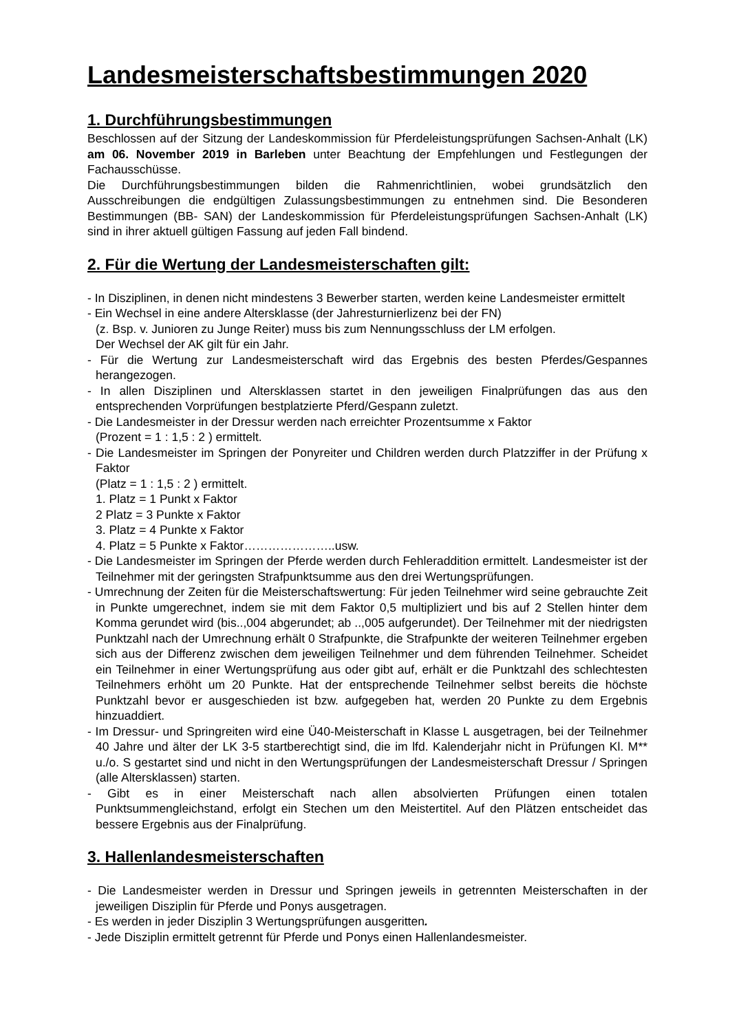Landesmeisterschaftsbestimmungen 2020
1. Durchführungsbestimmungen
Beschlossen auf der Sitzung der Landeskommission für Pferdeleistungsprüfungen Sachsen-Anhalt (LK) am 06. November 2019 in Barleben unter Beachtung der Empfehlungen und Festlegungen der Fachausschüsse.
Die Durchführungsbestimmungen bilden die Rahmenrichtlinien, wobei grundsätzlich den Ausschreibungen die endgültigen Zulassungsbestimmungen zu entnehmen sind. Die Besonderen Bestimmungen (BB- SAN) der Landeskommission für Pferdeleistungsprüfungen Sachsen-Anhalt (LK) sind in ihrer aktuell gültigen Fassung auf jeden Fall bindend.
2. Für die Wertung der Landesmeisterschaften gilt:
- In Disziplinen, in denen nicht mindestens 3 Bewerber starten, werden keine Landesmeister ermittelt
- Ein Wechsel in eine andere Altersklasse (der Jahresturnierlizenz bei der FN)
(z. Bsp. v. Junioren zu Junge Reiter) muss bis zum Nennungsschluss der LM erfolgen.
Der Wechsel der AK gilt für ein Jahr.
- Für die Wertung zur Landesmeisterschaft wird das Ergebnis des besten Pferdes/Gespannes herangezogen.
- In allen Disziplinen und Altersklassen startet in den jeweiligen Finalprüfungen das aus den entsprechenden Vorprüfungen bestplatzierte Pferd/Gespann zuletzt.
- Die Landesmeister in der Dressur werden nach erreichter Prozentsumme x Faktor
(Prozent = 1 : 1,5 : 2 ) ermittelt.
- Die Landesmeister im Springen der Ponyreiter und Children werden durch Platzziffer in der Prüfung x Faktor
(Platz = 1 : 1,5 : 2 ) ermittelt.
1. Platz = 1 Punkt x Faktor
2 Platz = 3 Punkte x Faktor
3. Platz = 4 Punkte x Faktor
4. Platz = 5 Punkte x Faktor…………………..usw.
- Die Landesmeister im Springen der Pferde werden durch Fehleraddition ermittelt. Landesmeister ist der Teilnehmer mit der geringsten Strafpunktsumme aus den drei Wertungsprüfungen.
- Umrechnung der Zeiten für die Meisterschaftswertung: Für jeden Teilnehmer wird seine gebrauchte Zeit in Punkte umgerechnet, indem sie mit dem Faktor 0,5 multipliziert und bis auf 2 Stellen hinter dem Komma gerundet wird (bis..,004 abgerundet; ab ..,005 aufgerundet). Der Teilnehmer mit der niedrigsten Punktzahl nach der Umrechnung erhält 0 Strafpunkte, die Strafpunkte der weiteren Teilnehmer ergeben sich aus der Differenz zwischen dem jeweiligen Teilnehmer und dem führenden Teilnehmer. Scheidet ein Teilnehmer in einer Wertungsprüfung aus oder gibt auf, erhält er die Punktzahl des schlechtesten Teilnehmers erhöht um 20 Punkte. Hat der entsprechende Teilnehmer selbst bereits die höchste Punktzahl bevor er ausgeschieden ist bzw. aufgegeben hat, werden 20 Punkte zu dem Ergebnis hinzuaddiert.
- Im Dressur- und Springreiten wird eine Ü40-Meisterschaft in Klasse L ausgetragen, bei der Teilnehmer 40 Jahre und älter der LK 3-5 startberechtigt sind, die im lfd. Kalenderjahr nicht in Prüfungen Kl. M** u./o. S gestartet sind und nicht in den Wertungsprüfungen der Landesmeisterschaft Dressur / Springen (alle Altersklassen) starten.
- Gibt es in einer Meisterschaft nach allen absolvierten Prüfungen einen totalen Punktsummengleichstand, erfolgt ein Stechen um den Meistertitel. Auf den Plätzen entscheidet das bessere Ergebnis aus der Finalprüfung.
3. Hallenlandesmeisterschaften
- Die Landesmeister werden in Dressur und Springen jeweils in getrennten Meisterschaften in der jeweiligen Disziplin für Pferde und Ponys ausgetragen.
- Es werden in jeder Disziplin 3 Wertungsprüfungen ausgeritten.
- Jede Disziplin ermittelt getrennt für Pferde und Ponys einen Hallenlandesmeister.